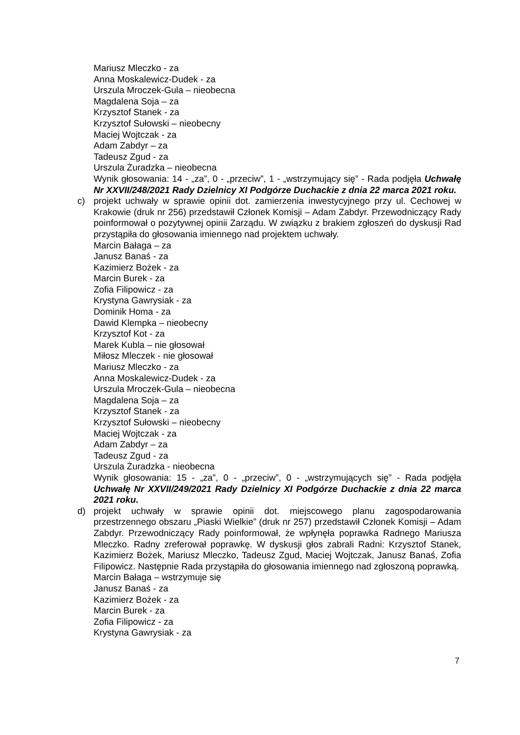Mariusz Mleczko - za
Anna Moskalewicz-Dudek - za
Urszula Mroczek-Gula – nieobecna
Magdalena Soja – za
Krzysztof Stanek - za
Krzysztof Sułowski – nieobecny
Maciej Wojtczak - za
Adam Zabdyr – za
Tadeusz Zgud - za
Urszula Żuradzka – nieobecna
Wynik głosowania: 14 - „za”, 0 - „przeciw”, 1 - „wstrzymujący się” - Rada podjęła Uchwałę Nr XXVII/248/2021 Rady Dzielnicy XI Podgórze Duchackie z dnia 22 marca 2021 roku.
c) projekt uchwały w sprawie opinii dot. zamierzenia inwestycyjnego przy ul. Cechowej w Krakowie (druk nr 256) przedstawił Członek Komisji – Adam Zabdyr. Przewodniczący Rady poinformował o pozytywnej opinii Zarządu. W związku z brakiem zgłoszeń do dyskusji Rad przystąpiła do głosowania imiennego nad projektem uchwały.
Marcin Bałaga – za
Janusz Banaś - za
Kazimierz Bożek - za
Marcin Burek - za
Zofia Filipowicz - za
Krystyna Gawrysiak - za
Dominik Homa - za
Dawid Klempka – nieobecny
Krzysztof Kot - za
Marek Kubla – nie głosował
Miłosz Mleczek - nie głosował
Mariusz Mleczko - za
Anna Moskalewicz-Dudek - za
Urszula Mroczek-Gula – nieobecna
Magdalena Soja – za
Krzysztof Stanek - za
Krzysztof Sułowski – nieobecny
Maciej Wojtczak - za
Adam Zabdyr – za
Tadeusz Zgud - za
Urszula Żuradzka - nieobecna
Wynik głosowania: 15 - „za”, 0 - „przeciw”, 0 - „wstrzymujących się” - Rada podjęła Uchwałę Nr XXVII/249/2021 Rady Dzielnicy XI Podgórze Duchackie z dnia 22 marca 2021 roku.
d) projekt uchwały w sprawie opinii dot. miejscowego planu zagospodarowania przestrzennego obszaru „Piaski Wielkie” (druk nr 257) przedstawił Członek Komisji – Adam Zabdyr. Przewodniczący Rady poinformował, że wpłynęła poprawka Radnego Mariusza Mleczko. Radny zreferował poprawkę. W dyskusji głos zabrali Radni: Krzysztof Stanek, Kazimierz Bożek, Mariusz Mleczko, Tadeusz Zgud, Maciej Wojtczak, Janusz Banaś, Zofia Filipowicz. Następnie Rada przystąpiła do głosowania imiennego nad zgłoszoną poprawką.
Marcin Bałaga – wstrzymuje się
Janusz Banaś - za
Kazimierz Bożek - za
Marcin Burek - za
Zofia Filipowicz - za
Krystyna Gawrysiak - za
7